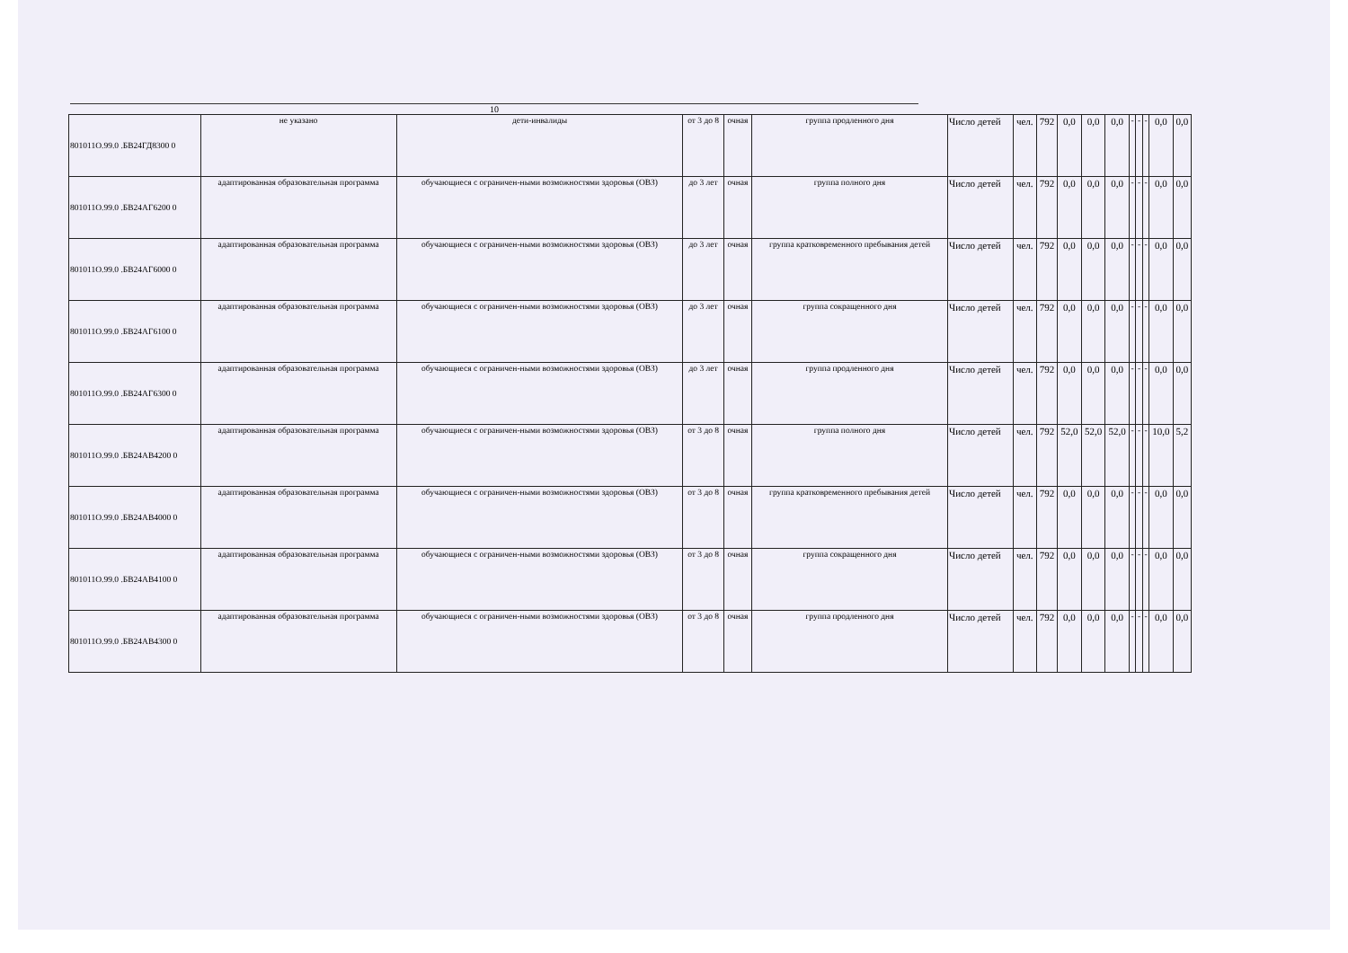10
| 801011О.99.0 .БВ24ГД8300 0 | не указано | дети-инвалиды | от 3 до 8 | очная | группа продленного дня | Число детей | чел. | 792 | 0,0 | 0,0 | 0,0 | - | - | - | 0,0 | 0,0 |
| 801011О.99.0 .БВ24АГ6200 0 | адаптированная образовательная программа | обучающиеся с ограничен-ными возможностями здоровья (ОВЗ) | до 3 лет | очная | группа полного дня | Число детей | чел. | 792 | 0,0 | 0,0 | 0,0 | - | - | - | 0,0 | 0,0 |
| 801011О.99.0 .БВ24АГ6000 0 | адаптированная образовательная программа | обучающиеся с ограничен-ными возможностями здоровья (ОВЗ) | до 3 лет | очная | группа кратковременного пребывания детей | Число детей | чел. | 792 | 0,0 | 0,0 | 0,0 | - | - | - | 0,0 | 0,0 |
| 801011О.99.0 .БВ24АГ6100 0 | адаптированная образовательная программа | обучающиеся с ограничен-ными возможностями здоровья (ОВЗ) | до 3 лет | очная | группа сокращенного дня | Число детей | чел. | 792 | 0,0 | 0,0 | 0,0 | - | - | - | 0,0 | 0,0 |
| 801011О.99.0 .БВ24АГ6300 0 | адаптированная образовательная программа | обучающиеся с ограничен-ными возможностями здоровья (ОВЗ) | до 3 лет | очная | группа продленного дня | Число детей | чел. | 792 | 0,0 | 0,0 | 0,0 | - | - | - | 0,0 | 0,0 |
| 801011О.99.0 .БВ24АВ4200 0 | адаптированная образовательная программа | обучающиеся с ограничен-ными возможностями здоровья (ОВЗ) | от 3 до 8 | очная | группа полного дня | Число детей | чел. | 792 | 52,0 | 52,0 | 52,0 | - | - | - | 10,0 | 5,2 |
| 801011О.99.0 .БВ24АВ4000 0 | адаптированная образовательная программа | обучающиеся с ограничен-ными возможностями здоровья (ОВЗ) | от 3 до 8 | очная | группа кратковременного пребывания детей | Число детей | чел. | 792 | 0,0 | 0,0 | 0,0 | - | - | - | 0,0 | 0,0 |
| 801011О.99.0 .БВ24АВ4100 0 | адаптированная образовательная программа | обучающиеся с ограничен-ными возможностями здоровья (ОВЗ) | от 3 до 8 | очная | группа сокращенного дня | Число детей | чел. | 792 | 0,0 | 0,0 | 0,0 | - | - | - | 0,0 | 0,0 |
| 801011О.99.0 .БВ24АВ4300 0 | адаптированная образовательная программа | обучающиеся с ограничен-ными возможностями здоровья (ОВЗ) | от 3 до 8 | очная | группа продленного дня | Число детей | чел. | 792 | 0,0 | 0,0 | 0,0 | - | - | - | 0,0 | 0,0 |